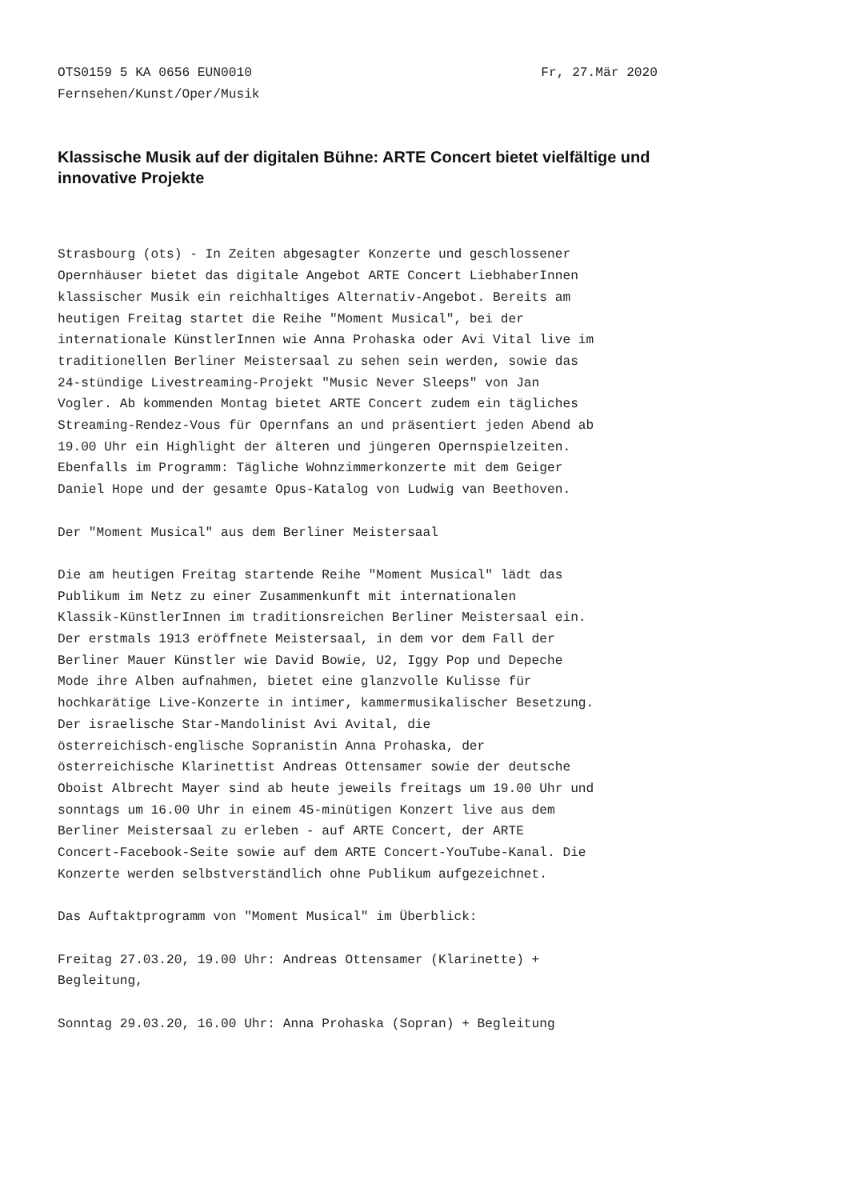OTS0159 5 KA 0656 EUN0010 Fr, 27.Mär 2020
Fernsehen/Kunst/Oper/Musik
Klassische Musik auf der digitalen Bühne: ARTE Concert bietet vielfältige und innovative Projekte
Strasbourg (ots) - In Zeiten abgesagter Konzerte und geschlossener Opernhäuser bietet das digitale Angebot ARTE Concert LiebhaberInnen klassischer Musik ein reichhaltiges Alternativ-Angebot. Bereits am heutigen Freitag startet die Reihe "Moment Musical", bei der internationale KünstlerInnen wie Anna Prohaska oder Avi Vital live im traditionellen Berliner Meistersaal zu sehen sein werden, sowie das 24-stündige Livestreaming-Projekt "Music Never Sleeps" von Jan Vogler. Ab kommenden Montag bietet ARTE Concert zudem ein tägliches Streaming-Rendez-Vous für Opernfans an und präsentiert jeden Abend ab 19.00 Uhr ein Highlight der älteren und jüngeren Opernspielzeiten. Ebenfalls im Programm: Tägliche Wohnzimmerkonzerte mit dem Geiger Daniel Hope und der gesamte Opus-Katalog von Ludwig van Beethoven.
Der "Moment Musical" aus dem Berliner Meistersaal
Die am heutigen Freitag startende Reihe "Moment Musical" lädt das Publikum im Netz zu einer Zusammenkunft mit internationalen Klassik-KünstlerInnen im traditionsreichen Berliner Meistersaal ein. Der erstmals 1913 eröffnete Meistersaal, in dem vor dem Fall der Berliner Mauer Künstler wie David Bowie, U2, Iggy Pop und Depeche Mode ihre Alben aufnahmen, bietet eine glanzvolle Kulisse für hochkarätige Live-Konzerte in intimer, kammermusikalischer Besetzung. Der israelische Star-Mandolinist Avi Avital, die österreichisch-englische Sopranistin Anna Prohaska, der österreichische Klarinettist Andreas Ottensamer sowie der deutsche Oboist Albrecht Mayer sind ab heute jeweils freitags um 19.00 Uhr und sonntags um 16.00 Uhr in einem 45-minütigen Konzert live aus dem Berliner Meistersaal zu erleben - auf ARTE Concert, der ARTE Concert-Facebook-Seite sowie auf dem ARTE Concert-YouTube-Kanal. Die Konzerte werden selbstverständlich ohne Publikum aufgezeichnet.
Das Auftaktprogramm von "Moment Musical" im Überblick:
Freitag 27.03.20, 19.00 Uhr: Andreas Ottensamer (Klarinette) + Begleitung,
Sonntag 29.03.20, 16.00 Uhr: Anna Prohaska (Sopran) + Begleitung